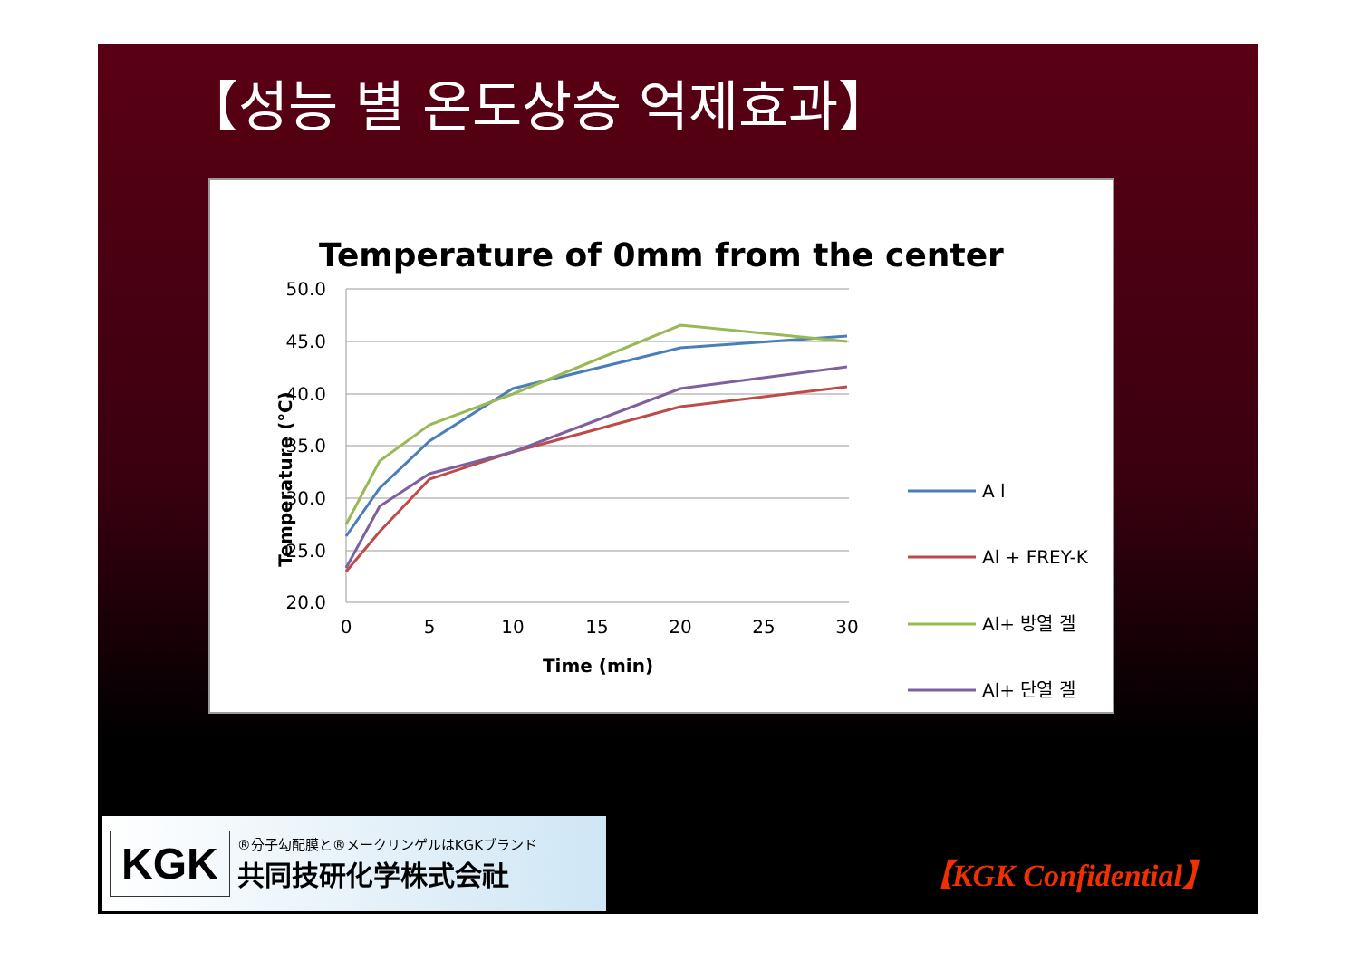【성능 별 온도상승 억제효과】
Temperature of 0mm from the center
50.0
45.0
40.0
35.0
30.0
25.0
20.0
0
5
10
15
20
25
30
Time (min)
Temperature (℃)
A l
Al + FREY-K
Al+ 방열 겔
Al+ 단열 겔
KGK
®分子勾配膜と®メークリンゲルはKGKブランド
共同技研化学株式会社
【KGK Confidential】